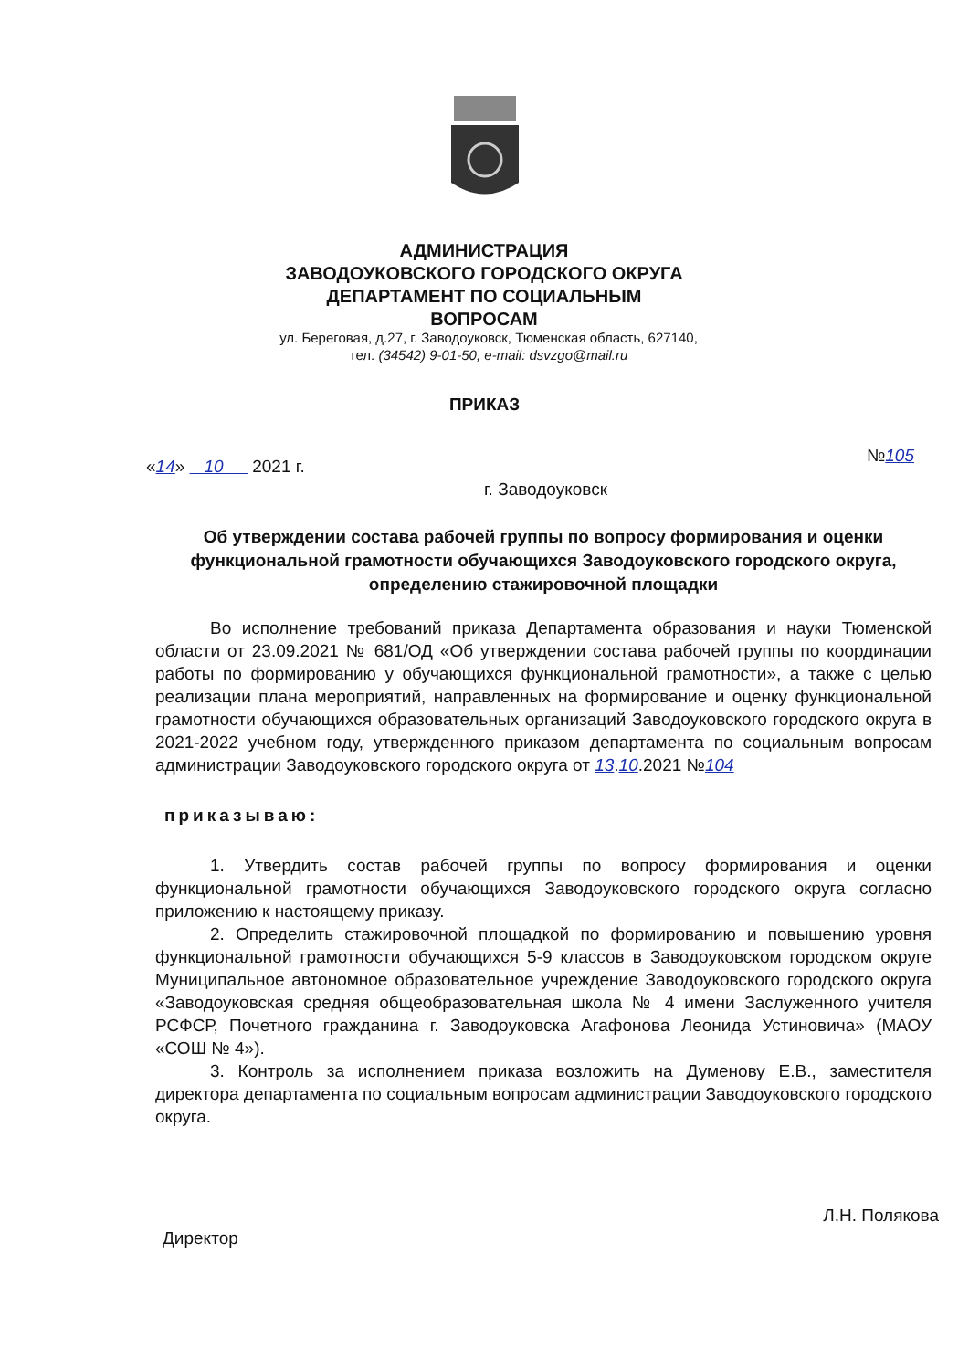АДМИНИСТРАЦИЯ
ЗАВОДОУКОВСКОГО ГОРОДСКОГО ОКРУГА
ДЕПАРТАМЕНТ ПО СОЦИАЛЬНЫМ ВОПРОСАМ
ул. Береговая, д.27, г. Заводоуковск, Тюменская область, 627140,
тел. (34542) 9-01-50, e-mail: dsvzgo@mail.ru
ПРИКАЗ
«14» 10 2021 г.
№105
г. Заводоуковск
Об утверждении состава рабочей группы по вопросу формирования и оценки функциональной грамотности обучающихся Заводоуковского городского округа, определению стажировочной площадки
Во исполнение требований приказа Департамента образования и науки Тюменской области от 23.09.2021 № 681/ОД «Об утверждении состава рабочей группы по координации работы по формированию у обучающихся функциональной грамотности», а также с целью реализации плана мероприятий, направленных на формирование и оценку функциональной грамотности обучающихся образовательных организаций Заводоуковского городского округа в 2021-2022 учебном году, утвержденного приказом департамента по социальным вопросам администрации Заводоуковского городского округа от 13.10.2021 №104
приказываю:
1. Утвердить состав рабочей группы по вопросу формирования и оценки функциональной грамотности обучающихся Заводоуковского городского округа согласно приложению к настоящему приказу.
2. Определить стажировочной площадкой по формированию и повышению уровня функциональной грамотности обучающихся 5-9 классов в Заводоуковском городском округе Муниципальное автономное образовательное учреждение Заводоуковского городского округа «Заводоуковская средняя общеобразовательная школа № 4 имени Заслуженного учителя РСФСР, Почетного гражданина г. Заводоуковска Агафонова Леонида Устиновича» (МАОУ «СОШ № 4»).
3. Контроль за исполнением приказа возложить на Думенову Е.В., заместителя директора департамента по социальным вопросам администрации Заводоуковского городского округа.
Директор Л.Н. Полякова